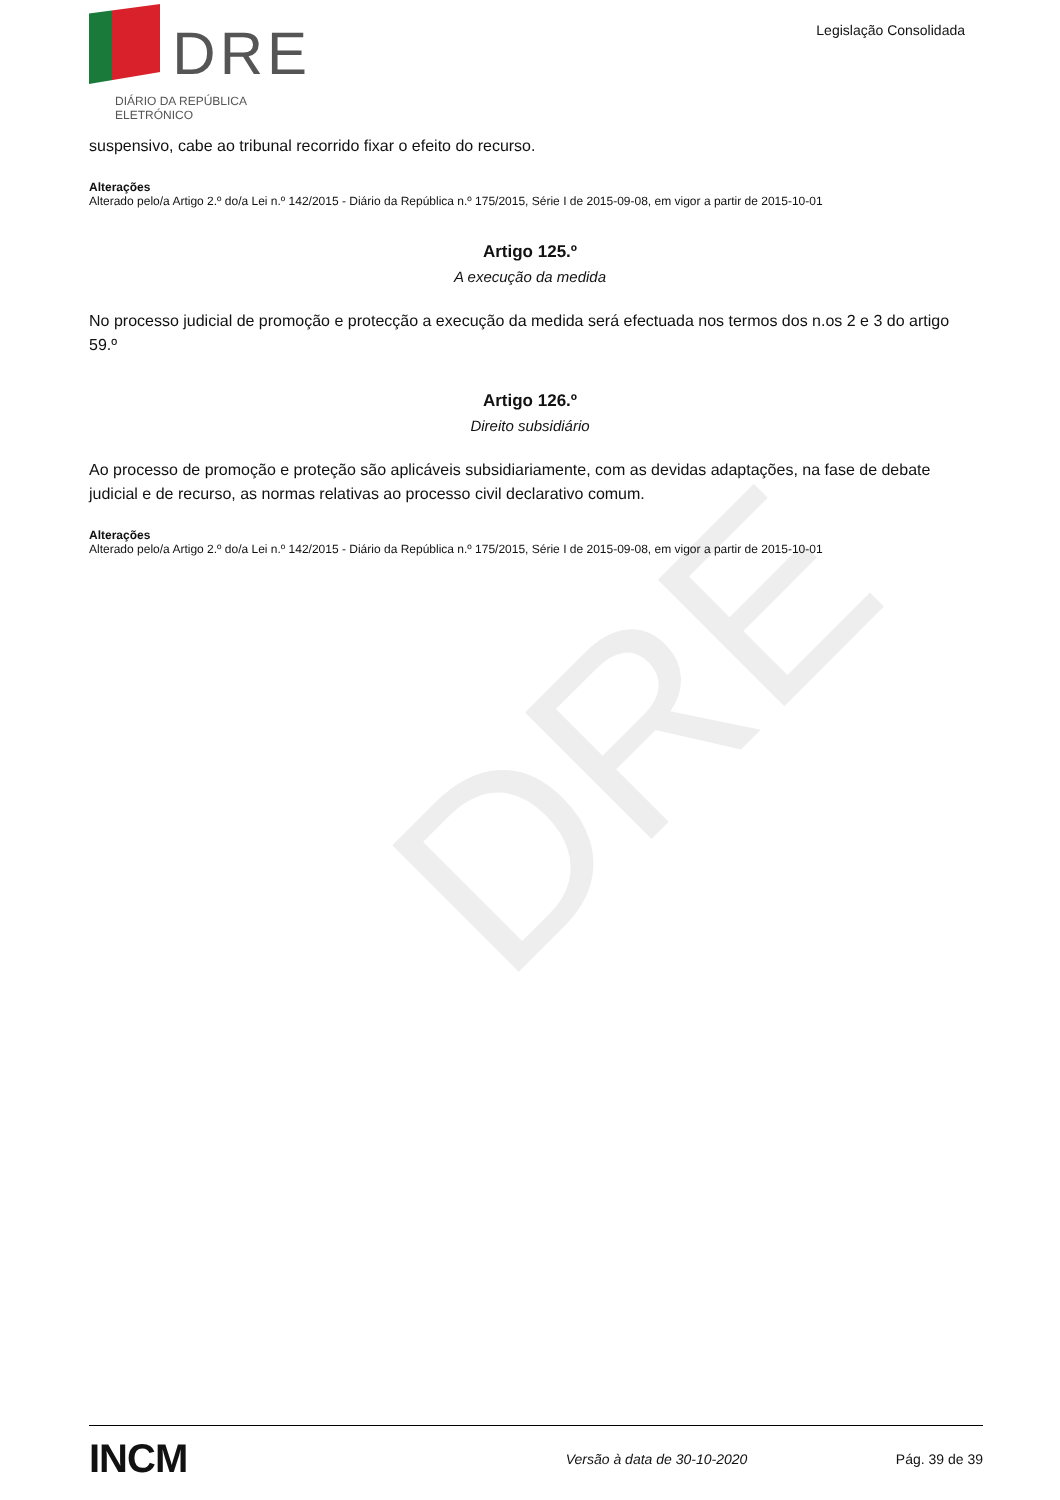DRE
DRE
DIÁRIO DA REPÚBLICA ELETRÓNICO
Legislação Consolidada
suspensivo, cabe ao tribunal recorrido fixar o efeito do recurso.
Alterações
Alterado pelo/a Artigo 2.º do/a Lei n.º 142/2015 - Diário da República n.º 175/2015, Série I de 2015-09-08, em vigor a partir de 2015-10-01
Artigo 125.º
A execução da medida
No processo judicial de promoção e protecção a execução da medida será efectuada nos termos dos n.os 2 e 3 do artigo 59.º
Artigo 126.º
Direito subsidiário
Ao processo de promoção e proteção são aplicáveis subsidiariamente, com as devidas adaptações, na fase de debate judicial e de recurso, as normas relativas ao processo civil declarativo comum.
Alterações
Alterado pelo/a Artigo 2.º do/a Lei n.º 142/2015 - Diário da República n.º 175/2015, Série I de 2015-09-08, em vigor a partir de 2015-10-01
INCM
Versão à data de 30-10-2020 Pág. 39 de 39